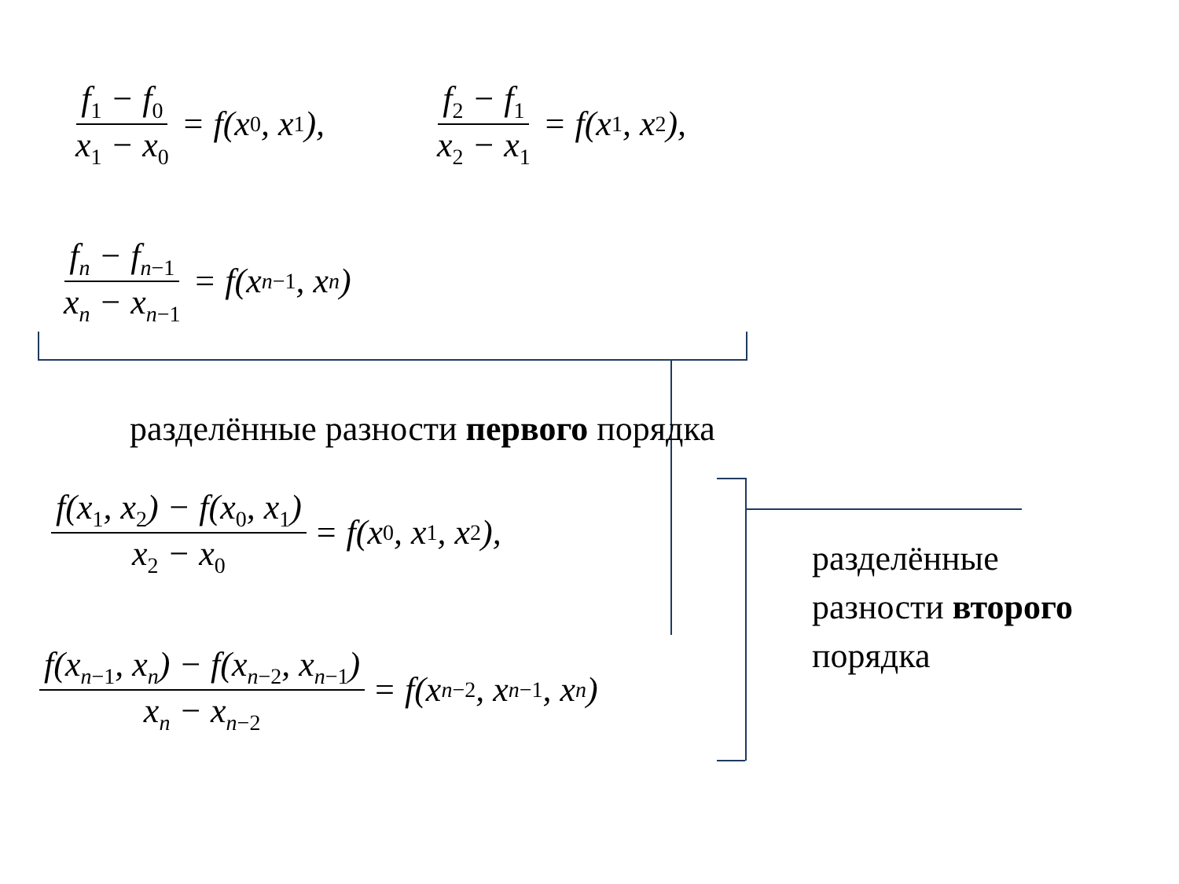f<sub>1</sub> − f<sub>0</sub> x<sub>1</sub> − x<sub>0</sub> = f(x<sub>0</sub>, x<sub>1</sub>), f<sub>2</sub> − f<sub>1</sub> x<sub>2</sub> − x<sub>1</sub> = f(x<sub>1</sub>, x<sub>2</sub>),
f<sub>n</sub> − f<sub>n−1</sub> x<sub>n</sub> − x<sub>n−1</sub> = f(x<sub>n−1</sub>, x<sub>n</sub>)
разделённые разности первого порядка
f(x<sub>1</sub>, x<sub>2</sub>) − f(x<sub>0</sub>, x<sub>1</sub>) x<sub>2</sub> − x<sub>0</sub> = f(x<sub>0</sub>, x<sub>1</sub>, x<sub>2</sub>),
f(x<sub>n−1</sub>, x<sub>n</sub>) − f(x<sub>n−2</sub>, x<sub>n−1</sub>) x<sub>n</sub> − x<sub>n−2</sub> = f(x<sub>n−2</sub>, x<sub>n−1</sub>, x<sub>n</sub>)
разделённые
разности второго
порядка